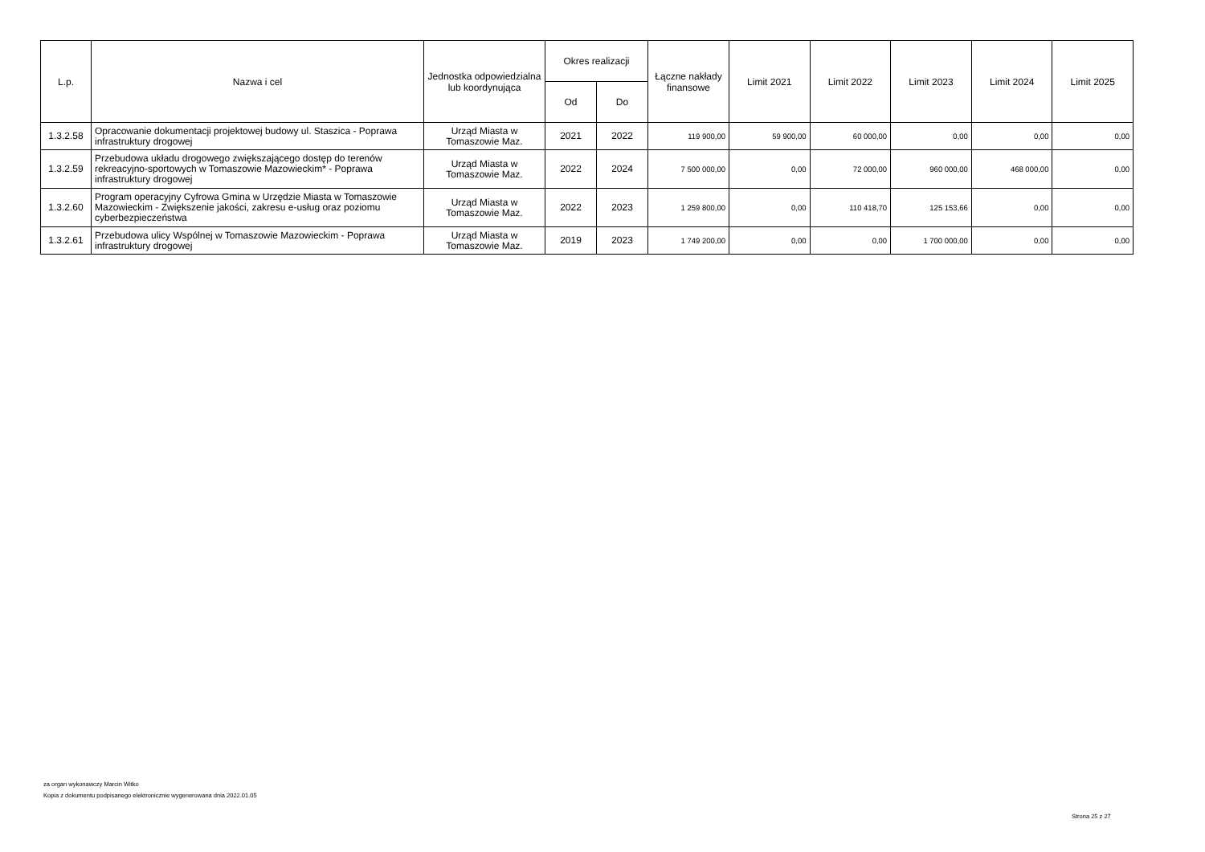| L.p. | Nazwa i cel | Jednostka odpowiedzialna lub koordynująca | Okres realizacji | | Łączne nakłady finansowe | Limit 2021 | Limit 2022 | Limit 2023 | Limit 2024 | Limit 2025 |
| --- | --- | --- | --- | --- | --- | --- | --- | --- | --- | --- |
| | | | Od | Do | | | | | | |
| 1.3.2.58 | Opracowanie dokumentacji projektowej budowy ul. Staszica - Poprawa infrastruktury drogowej | Urząd Miasta w Tomaszowie Maz. | 2021 | 2022 | 119 900,00 | 59 900,00 | 60 000,00 | 0,00 | 0,00 | 0,00 |
| 1.3.2.59 | Przebudowa układu drogowego zwiększającego dostęp do terenów rekreacyjno-sportowych w Tomaszowie Mazowieckim* - Poprawa infrastruktury drogowej | Urząd Miasta w Tomaszowie Maz. | 2022 | 2024 | 7 500 000,00 | 0,00 | 72 000,00 | 960 000,00 | 468 000,00 | 0,00 |
| 1.3.2.60 | Program operacyjny Cyfrowa Gmina w Urzędzie Miasta w Tomaszowie Mazowieckim - Zwiększenie jakości, zakresu e-usług oraz poziomu cyberbezpieczeństwa | Urząd Miasta w Tomaszowie Maz. | 2022 | 2023 | 1 259 800,00 | 0,00 | 110 418,70 | 125 153,66 | 0,00 | 0,00 |
| 1.3.2.61 | Przebudowa ulicy Wspólnej w Tomaszowie Mazowieckim - Poprawa infrastruktury drogowej | Urząd Miasta w Tomaszowie Maz. | 2019 | 2023 | 1 749 200,00 | 0,00 | 0,00 | 1 700 000,00 | 0,00 | 0,00 |
za organ wykonawczy Marcin Witko
Kopia z dokumentu podpisanego elektronicznie wygenerowana dnia 2022.01.05
Strona 25 z 27